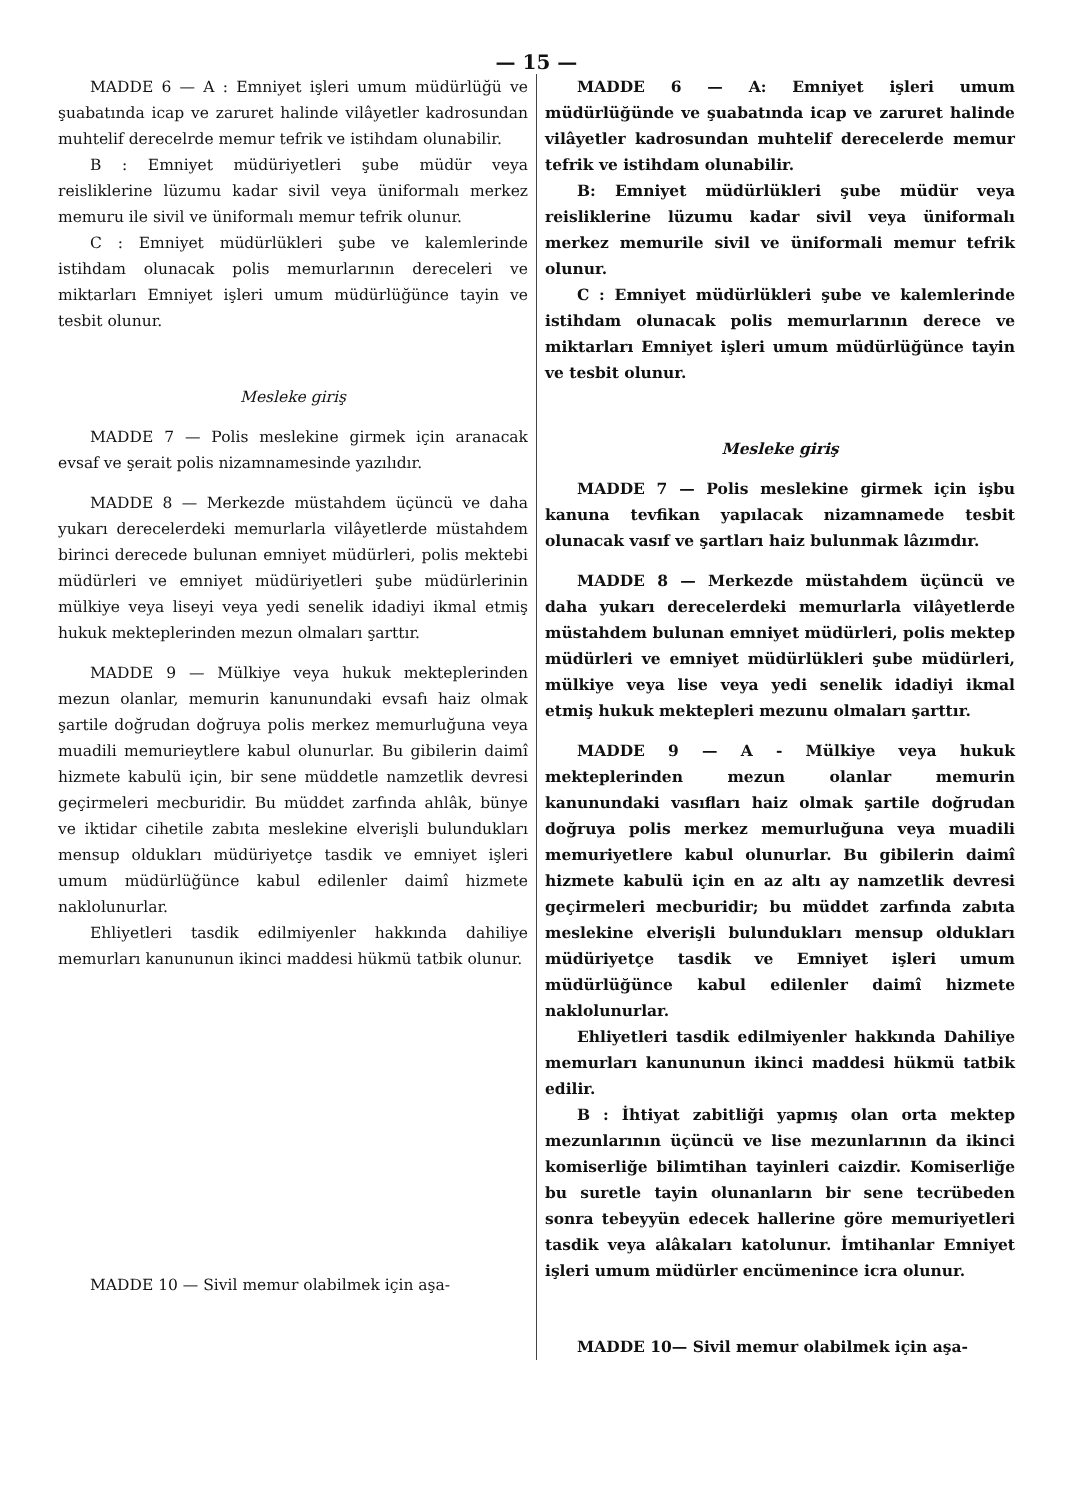— 15 —
MADDE 6 — A : Emniyet işleri umum müdürlüğü ve şuabatında icap ve zaruret halinde vilâyetler kadrosundan muhtelif derecelrde memur tefrik ve istihdam olunabilir.
B : Emniyet müdüriyetleri şube müdür veya reisliklerine lüzumu kadar sivil veya üniformalı merkez memuru ile sivil ve üniformalı memur tefrik olunur.
C : Emniyet müdürlükleri şube ve kalemlerinde istihdam olunacak polis memurlarının dereceleri ve miktarları Emniyet işleri umum müdürlüğünce tayin ve tesbit olunur.
Mesleke giriş
MADDE 7 — Polis meslekine girmek için aranacak evsaf ve şerait polis nizamnamesinde yazılıdır.
MADDE 8 — Merkezde müstahdem üçüncü ve daha yukarı derecelerdeki memurlarla vilâyetlerde müstahdem birinci derecede bulunan emniyet müdürleri, polis mektebi müdürleri ve emniyet müdüriyetleri şube müdürlerinin mülkiye veya liseyi veya yedi senelik idadiyi ikmal etmiş hukuk mekteplerinden mezun olmaları şarttır.
MADDE 9 — Mülkiye veya hukuk mekteplerinden mezun olanlar, memurin kanunundaki evsafı haiz olmak şartile doğrudan doğruya polis merkez memurluğuna veya muadili memurieytlere kabul olunurlar. Bu gibilerin daimî hizmete kabulü için, bir sene müddetle namzetlik devresi geçirmeleri mecburidir. Bu müddet zarfında ahlâk, bünye ve iktidar cihetile zabıta meslekine elverişli bulundukları mensup oldukları müdüriyetçe tasdik ve emniyet işleri umum müdürlüğünce kabul edilenler daimî hizmete naklolunurlar.
Ehliyetleri tasdik edilmiyenler hakkında dahiliye memurları kanununun ikinci maddesi hükmü tatbik olunur.
MADDE 10 — Sivil memur olabilmek için aşa-
MADDE 6 — A: Emniyet işleri umum müdürlüğünde ve şuabatında icap ve zaruret halinde vilâyetler kadrosundan muhtelif derecelerde memur tefrik ve istihdam olunabilir.
B: Emniyet müdürlükleri şube müdür veya reisliklerine lüzumu kadar sivil veya üniformalı merkez memurile sivil ve üniformali memur tefrik olunur.
C : Emniyet müdürlükleri şube ve kalemlerinde istihdam olunacak polis memurlarının derece ve miktarları Emniyet işleri umum müdürlüğünce tayin ve tesbit olunur.
Mesleke giriş
MADDE 7 — Polis meslekine girmek için işbu kanuna tevfikan yapılacak nizamnamede tesbit olunacak vasıf ve şartları haiz bulunmak lâzımdır.
MADDE 8 — Merkezde müstahdem üçüncü ve daha yukarı derecelerdeki memurlarla vilâyetlerde müstahdem bulunan emniyet müdürleri, polis mektep müdürleri ve emniyet müdürlükleri şube müdürleri, mülkiye veya lise veya yedi senelik idadiyi ikmal etmiş hukuk mektepleri mezunu olmaları şarttır.
MADDE 9 — A - Mülkiye veya hukuk mekteplerinden mezun olanlar memurin kanunundaki vasıfları haiz olmak şartile doğrudan doğruya polis merkez memurluğuna veya muadili memuriyetlere kabul olunurlar. Bu gibilerin daimî hizmete kabulü için en az altı ay namzetlik devresi geçirmeleri mecburidir; bu müddet zarfında zabıta meslekine elverişli bulundukları mensup oldukları müdüriyetçe tasdik ve Emniyet işleri umum müdürlüğünce kabul edilenler daimî hizmete naklolunurlar.
Ehliyetleri tasdik edilmiyenler hakkında Dahiliye memurları kanununun ikinci maddesi hükmü tatbik edilir.
B : İhtiyat zabitliği yapmış olan orta mektep mezunlarının üçüncü ve lise mezunlarının da ikinci komiserliğe bilimtihan tayinleri caizdir. Komiserliğe bu suretle tayin olunanların bir sene tecrübeden sonra tebeyyün edecek hallerine göre memuriyetleri tasdik veya alâkaları katolunur. İmtihanlar Emniyet işleri umum müdürler encümenince icra olunur.
MADDE 10— Sivil memur olabilmek için aşa-